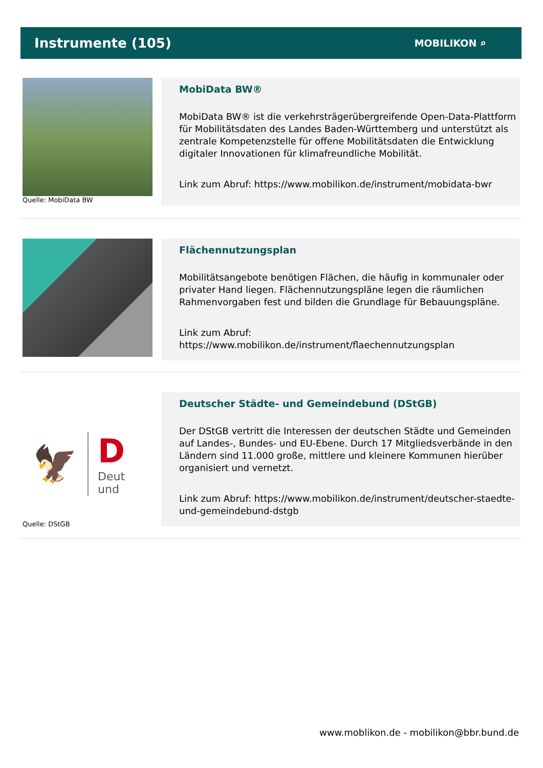Instrumente (105)
MOBILIKON ⌕
Quelle: MobiData BW
MobiData BW®
MobiData BW® ist die verkehrsträgerübergreifende Open-Data-Plattform für Mobilitätsdaten des Landes Baden-Württemberg und unterstützt als zentrale Kompetenzstelle für offene Mobilitätsdaten die Entwicklung digitaler Innovationen für klimafreundliche Mobilität.
Link zum Abruf: https://www.mobilikon.de/instrument/mobidata-bwr
Flächennutzungsplan
Mobilitätsangebote benötigen Flächen, die häufig in kommunaler oder privater Hand liegen. Flächennutzungspläne legen die räumlichen Rahmenvorgaben fest und bilden die Grundlage für Bebauungspläne.
Link zum Abruf: https://www.mobilikon.de/instrument/flaechennutzungsplan
🦅 D
Deut
und
Quelle: DStGB
Deutscher Städte- und Gemeindebund (DStGB)
Der DStGB vertritt die Interessen der deutschen Städte und Gemeinden auf Landes-, Bundes- und EU-Ebene. Durch 17 Mitgliedsverbände in den Ländern sind 11.000 große, mittlere und kleinere Kommunen hierüber organisiert und vernetzt.
Link zum Abruf: https://www.mobilikon.de/instrument/deutscher-staedte-und-gemeindebund-dstgb
www.moblikon.de - mobilikon@bbr.bund.de